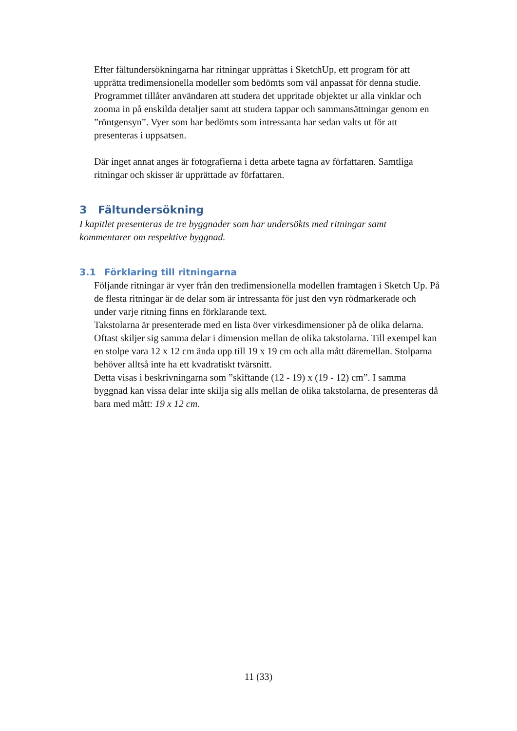Efter fältundersökningarna har ritningar upprättas i SketchUp, ett program för att upprätta tredimensionella modeller som bedömts som väl anpassat för denna studie. Programmet tillåter användaren att studera det uppritade objektet ur alla vinklar och zooma in på enskilda detaljer samt att studera tappar och sammansättningar genom en ”röntgensyn”. Vyer som har bedömts som intressanta har sedan valts ut för att presenteras i uppsatsen.
Där inget annat anges är fotografierna i detta arbete tagna av författaren. Samtliga ritningar och skisser är upprättade av författaren.
3 Fältundersökning
I kapitlet presenteras de tre byggnader som har undersökts med ritningar samt kommentarer om respektive byggnad.
3.1 Förklaring till ritningarna
Följande ritningar är vyer från den tredimensionella modellen framtagen i Sketch Up. På de flesta ritningar är de delar som är intressanta för just den vyn rödmarkerade och under varje ritning finns en förklarande text.
Takstolarna är presenterade med en lista över virkesdimensioner på de olika delarna. Oftast skiljer sig samma delar i dimension mellan de olika takstolarna. Till exempel kan en stolpe vara 12 x 12 cm ända upp till 19 x 19 cm och alla mått däremellan. Stolparna behöver alltså inte ha ett kvadratiskt tvärsnitt.
Detta visas i beskrivningarna som ”skiftande (12 - 19) x (19 - 12) cm”. I samma byggnad kan vissa delar inte skilja sig alls mellan de olika takstolarna, de presenteras då bara med mått: 19 x 12 cm.
11 (33)